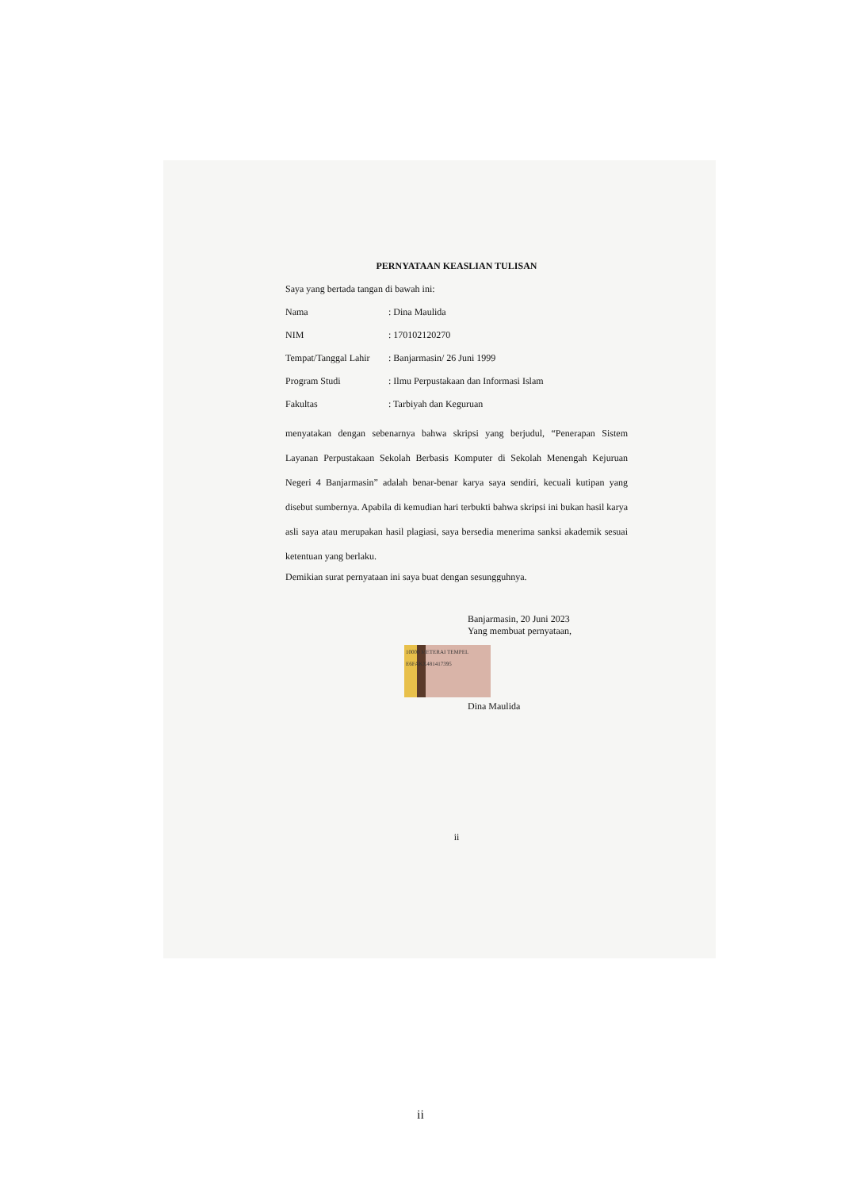PERNYATAAN KEASLIAN TULISAN
Saya yang bertada tangan di bawah ini:
Nama: Dina Maulida
NIM: 170102120270
Tempat/Tanggal Lahir: Banjarmasin/ 26 Juni 1999
Program Studi: Ilmu Perpustakaan dan Informasi Islam
Fakultas: Tarbiyah dan Keguruan
menyatakan dengan sebenarnya bahwa skripsi yang berjudul, “Penerapan Sistem Layanan Perpustakaan Sekolah Berbasis Komputer di Sekolah Menengah Kejuruan Negeri 4 Banjarmasin” adalah benar-benar karya saya sendiri, kecuali kutipan yang disebut sumbernya. Apabila di kemudian hari terbukti bahwa skripsi ini bukan hasil karya asli saya atau merupakan hasil plagiasi, saya bersedia menerima sanksi akademik sesuai ketentuan yang berlaku.
Demikian surat pernyataan ini saya buat dengan sesungguhnya.
Banjarmasin, 20 Juni 2023
Yang membuat pernyataan,
10000 METERAI TEMPEL E6FAKX481417395
Dina Maulida
ii
ii